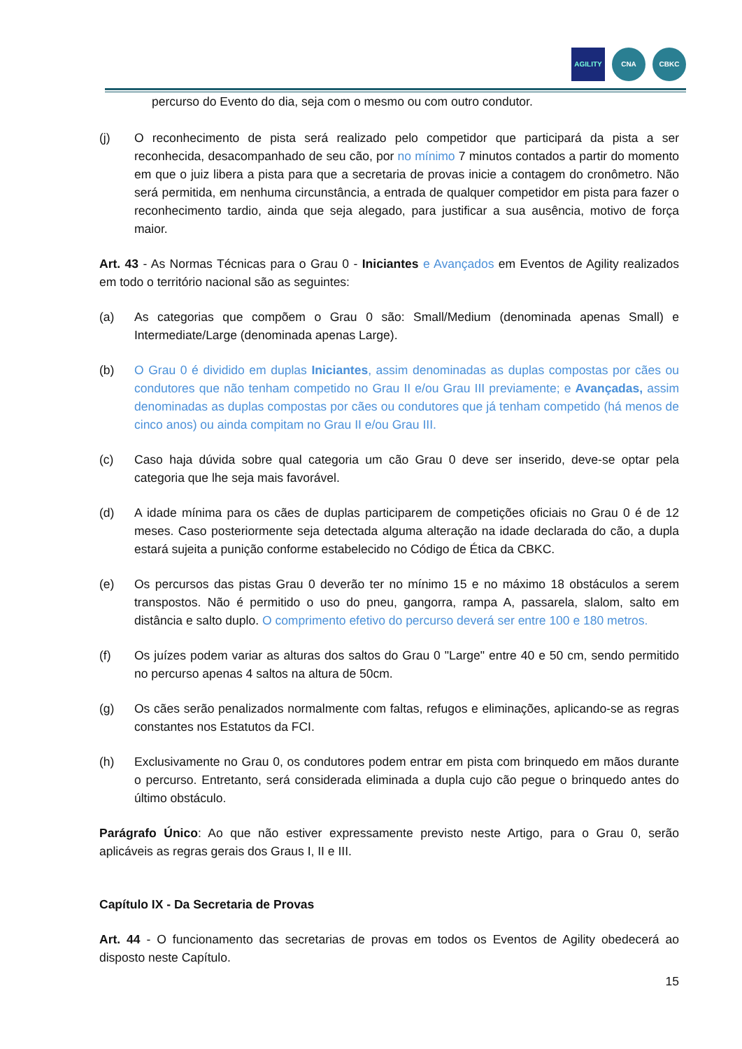AGILITY CNA CBKC
percurso do Evento do dia, seja com o mesmo ou com outro condutor.
(j) O reconhecimento de pista será realizado pelo competidor que participará da pista a ser reconhecida, desacompanhado de seu cão, por no mínimo 7 minutos contados a partir do momento em que o juiz libera a pista para que a secretaria de provas inicie a contagem do cronômetro. Não será permitida, em nenhuma circunstância, a entrada de qualquer competidor em pista para fazer o reconhecimento tardio, ainda que seja alegado, para justificar a sua ausência, motivo de força maior.
Art. 43 - As Normas Técnicas para o Grau 0 - Iniciantes e Avançados em Eventos de Agility realizados em todo o território nacional são as seguintes:
(a) As categorias que compõem o Grau 0 são: Small/Medium (denominada apenas Small) e Intermediate/Large (denominada apenas Large).
(b) O Grau 0 é dividido em duplas Iniciantes, assim denominadas as duplas compostas por cães ou condutores que não tenham competido no Grau II e/ou Grau III previamente; e Avançadas, assim denominadas as duplas compostas por cães ou condutores que já tenham competido (há menos de cinco anos) ou ainda compitam no Grau II e/ou Grau III.
(c) Caso haja dúvida sobre qual categoria um cão Grau 0 deve ser inserido, deve-se optar pela categoria que lhe seja mais favorável.
(d) A idade mínima para os cães de duplas participarem de competições oficiais no Grau 0 é de 12 meses. Caso posteriormente seja detectada alguma alteração na idade declarada do cão, a dupla estará sujeita a punição conforme estabelecido no Código de Ética da CBKC.
(e) Os percursos das pistas Grau 0 deverão ter no mínimo 15 e no máximo 18 obstáculos a serem transpostos. Não é permitido o uso do pneu, gangorra, rampa A, passarela, slalom, salto em distância e salto duplo. O comprimento efetivo do percurso deverá ser entre 100 e 180 metros.
(f) Os juízes podem variar as alturas dos saltos do Grau 0 "Large" entre 40 e 50 cm, sendo permitido no percurso apenas 4 saltos na altura de 50cm.
(g) Os cães serão penalizados normalmente com faltas, refugos e eliminações, aplicando-se as regras constantes nos Estatutos da FCI.
(h) Exclusivamente no Grau 0, os condutores podem entrar em pista com brinquedo em mãos durante o percurso. Entretanto, será considerada eliminada a dupla cujo cão pegue o brinquedo antes do último obstáculo.
Parágrafo Único: Ao que não estiver expressamente previsto neste Artigo, para o Grau 0, serão aplicáveis as regras gerais dos Graus I, II e III.
Capítulo IX - Da Secretaria de Provas
Art. 44 - O funcionamento das secretarias de provas em todos os Eventos de Agility obedecerá ao disposto neste Capítulo.
15